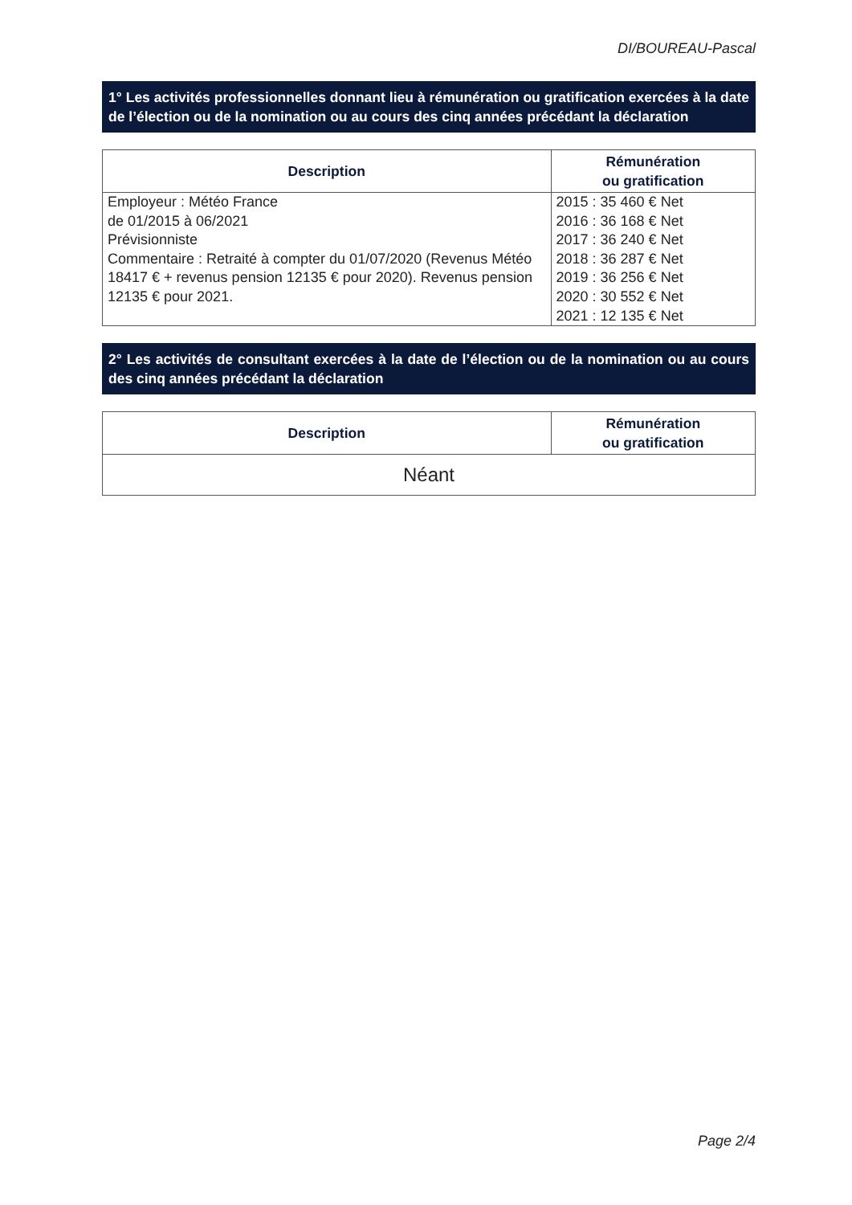DI/BOUREAU-Pascal
1° Les activités professionnelles donnant lieu à rémunération ou gratification exercées à la date de l’élection ou de la nomination ou au cours des cinq années précédant la déclaration
| Description | Rémunération ou gratification |
| --- | --- |
| Employeur : Météo France de 01/2015 à 06/2021 Prévisionniste Commentaire : Retraité à compter du 01/07/2020 (Revenus Météo 18417 € + revenus pension 12135 € pour 2020). Revenus pension 12135 € pour 2021. | 2015 : 35 460 € Net 2016 : 36 168 € Net 2017 : 36 240 € Net 2018 : 36 287 € Net 2019 : 36 256 € Net 2020 : 30 552 € Net 2021 : 12 135 € Net |
2° Les activités de consultant exercées à la date de l’élection ou de la nomination ou au cours des cinq années précédant la déclaration
| Description | Rémunération ou gratification |
| --- | --- |
| Néant | |
Page 2/4